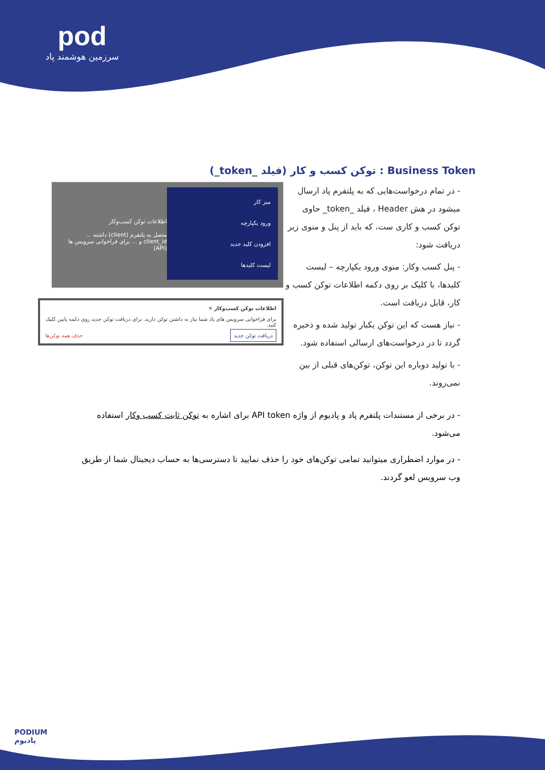pod
سرزمین هوشمند پاد
Business Token : توکن کسب و کار (فیلد _token_)
- در تمام درخواست‌هایی که به پلتفرم پاد ارسال میشود در هش Header ، فیلد _token_ حاوی توکن کسب و کاری ست، که باید از پنل و منوی زیر دریافت شود:
- پنل کسب وکار: منوی ورود یکپارچه – لیست کلیدها، با کلیک بر روی دکمه اطلاعات توکن کسب و کار، قابل دریافت است.
- نیاز هست که این توکن یکبار تولید شده و ذخیره گردد تا در درخواست‌های ارسالی استفاده شود.
- با تولید دوباره این توکن، توکن‌های قبلی از بین نمی‌روند.
میز کار
ورود یکپارچه
افزودن کلید جدید
لیست کلیدها
اطلاعات توکن کسب‌وکار
متصل به پلتفرم (client) داشته ... client_id و ... برای فراخوانی سرویس ها (API)
اطلاعات توکن کسب‌وکار ✕
برای فراخوانی سرویس های پاد شما نیاز به داشتن توکن دارید. برای دریافت توکن جدید روی دکمه پایین کلیک کنید.
دریافت توکن جدید حذف همه توکن‌ها
- در برخی از مستندات پلتفرم پاد و پادیوم از واژه API token برای اشاره به توکن ثابت کسب وکار استفاده می‌شود.
- در موارد اضطراری میتوانید تمامی توکن‌های خود را حذف نمایید تا دسترسی‌ها به حساب دیجیتال شما از طریق وب سرویس لغو گردند.
PODIUM
پادیوم